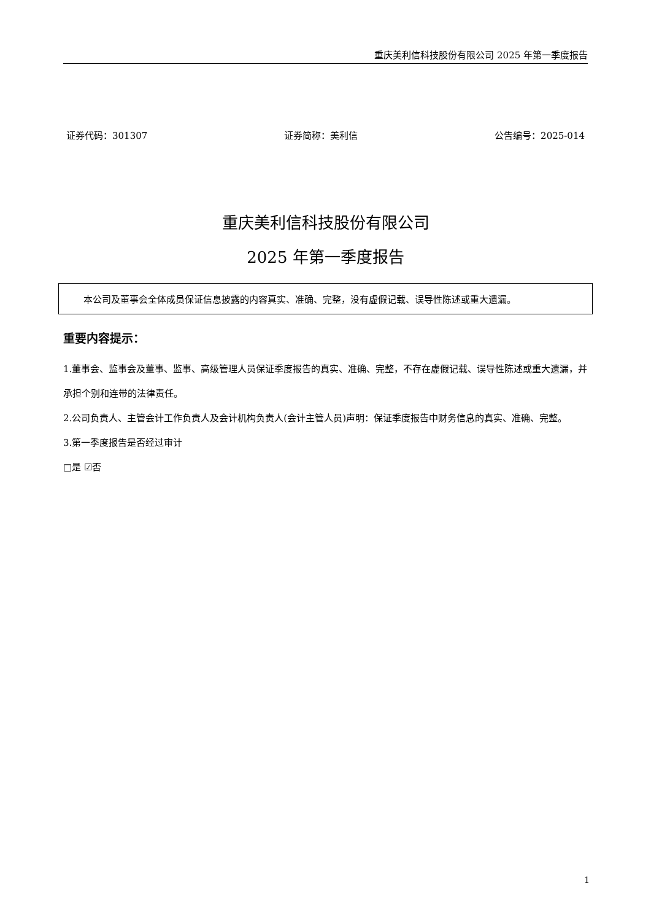重庆美利信科技股份有限公司 2025 年第一季度报告
证券代码：301307 证券简称：美利信 公告编号：2025-014
重庆美利信科技股份有限公司
2025 年第一季度报告
本公司及董事会全体成员保证信息披露的内容真实、准确、完整，没有虚假记载、误导性陈述或重大遗漏。
重要内容提示：
1.董事会、监事会及董事、监事、高级管理人员保证季度报告的真实、准确、完整，不存在虚假记载、误导性陈述或重大遗漏，并承担个别和连带的法律责任。
2.公司负责人、主管会计工作负责人及会计机构负责人(会计主管人员)声明：保证季度报告中财务信息的真实、准确、完整。
3.第一季度报告是否经过审计
□是 ☑否
1